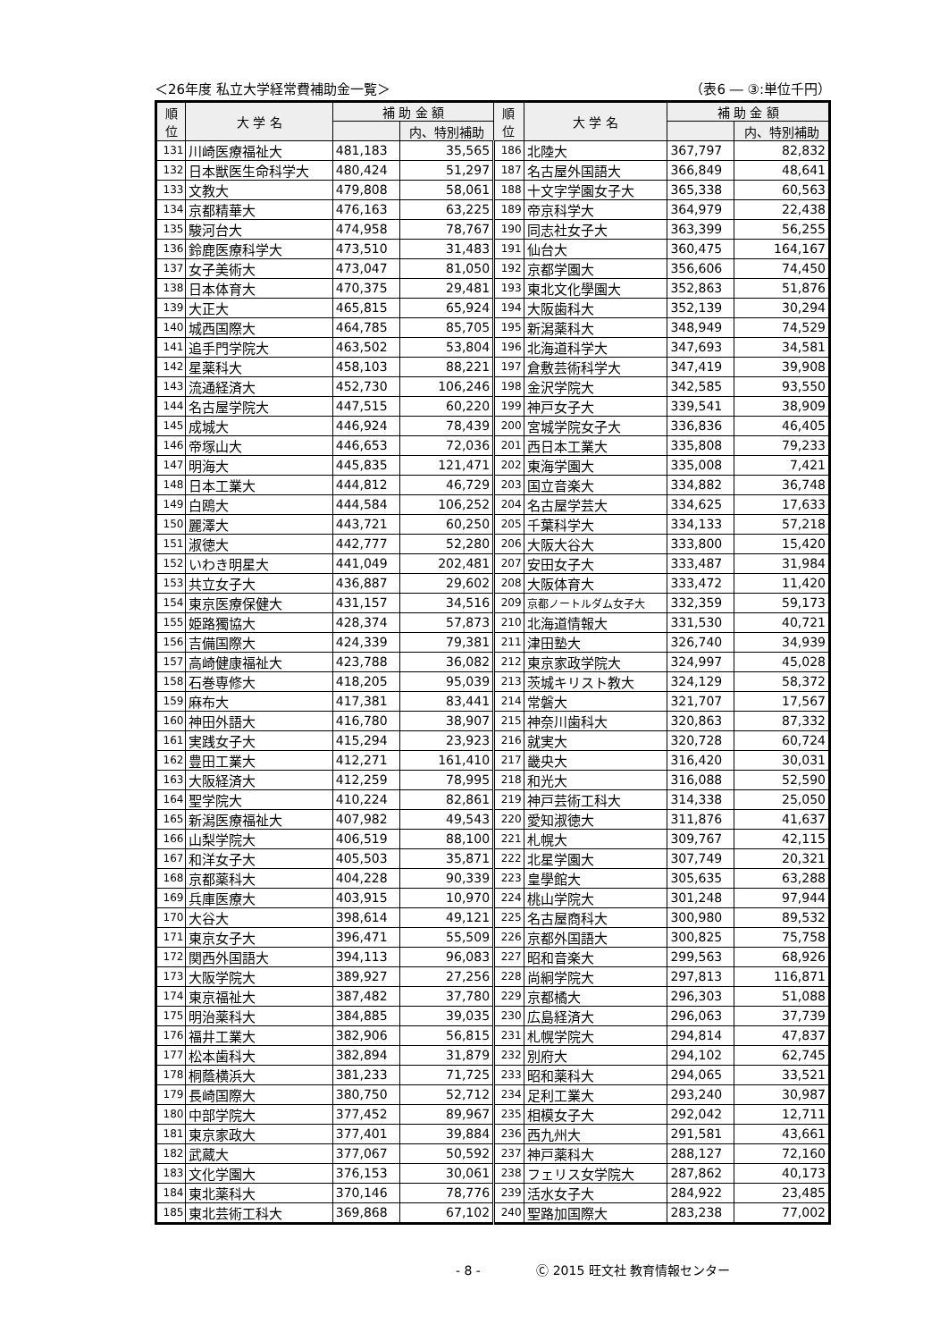＜26年度 私立大学経常費補助金一覧＞ （表6 ― ③:単位千円）
| 順 位 | 大 学 名 | 補 助 金 額 | | 順 位 | 大 学 名 | 補 助 金 額 | |
| --- | --- | --- | --- | --- | --- | --- | --- |
| | | | 内、特別補助 | | | | 内、特別補助 |
| 131 | 川崎医療福祉大 | 481,183 | 35,565 | 186 | 北陸大 | 367,797 | 82,832 |
| 132 | 日本獣医生命科学大 | 480,424 | 51,297 | 187 | 名古屋外国語大 | 366,849 | 48,641 |
| 133 | 文教大 | 479,808 | 58,061 | 188 | 十文字学園女子大 | 365,338 | 60,563 |
| 134 | 京都精華大 | 476,163 | 63,225 | 189 | 帝京科学大 | 364,979 | 22,438 |
| 135 | 駿河台大 | 474,958 | 78,767 | 190 | 同志社女子大 | 363,399 | 56,255 |
| 136 | 鈴鹿医療科学大 | 473,510 | 31,483 | 191 | 仙台大 | 360,475 | 164,167 |
| 137 | 女子美術大 | 473,047 | 81,050 | 192 | 京都学園大 | 356,606 | 74,450 |
| 138 | 日本体育大 | 470,375 | 29,481 | 193 | 東北文化學園大 | 352,863 | 51,876 |
| 139 | 大正大 | 465,815 | 65,924 | 194 | 大阪歯科大 | 352,139 | 30,294 |
| 140 | 城西国際大 | 464,785 | 85,705 | 195 | 新潟薬科大 | 348,949 | 74,529 |
| 141 | 追手門学院大 | 463,502 | 53,804 | 196 | 北海道科学大 | 347,693 | 34,581 |
| 142 | 星薬科大 | 458,103 | 88,221 | 197 | 倉敷芸術科学大 | 347,419 | 39,908 |
| 143 | 流通経済大 | 452,730 | 106,246 | 198 | 金沢学院大 | 342,585 | 93,550 |
| 144 | 名古屋学院大 | 447,515 | 60,220 | 199 | 神戸女子大 | 339,541 | 38,909 |
| 145 | 成城大 | 446,924 | 78,439 | 200 | 宮城学院女子大 | 336,836 | 46,405 |
| 146 | 帝塚山大 | 446,653 | 72,036 | 201 | 西日本工業大 | 335,808 | 79,233 |
| 147 | 明海大 | 445,835 | 121,471 | 202 | 東海学園大 | 335,008 | 7,421 |
| 148 | 日本工業大 | 444,812 | 46,729 | 203 | 国立音楽大 | 334,882 | 36,748 |
| 149 | 白鴎大 | 444,584 | 106,252 | 204 | 名古屋学芸大 | 334,625 | 17,633 |
| 150 | 麗澤大 | 443,721 | 60,250 | 205 | 千葉科学大 | 334,133 | 57,218 |
| 151 | 淑徳大 | 442,777 | 52,280 | 206 | 大阪大谷大 | 333,800 | 15,420 |
| 152 | いわき明星大 | 441,049 | 202,481 | 207 | 安田女子大 | 333,487 | 31,984 |
| 153 | 共立女子大 | 436,887 | 29,602 | 208 | 大阪体育大 | 333,472 | 11,420 |
| 154 | 東京医療保健大 | 431,157 | 34,516 | 209 | 京都ノートルダム女子大 | 332,359 | 59,173 |
| 155 | 姫路獨協大 | 428,374 | 57,873 | 210 | 北海道情報大 | 331,530 | 40,721 |
| 156 | 吉備国際大 | 424,339 | 79,381 | 211 | 津田塾大 | 326,740 | 34,939 |
| 157 | 高崎健康福祉大 | 423,788 | 36,082 | 212 | 東京家政学院大 | 324,997 | 45,028 |
| 158 | 石巻専修大 | 418,205 | 95,039 | 213 | 茨城キリスト教大 | 324,129 | 58,372 |
| 159 | 麻布大 | 417,381 | 83,441 | 214 | 常磐大 | 321,707 | 17,567 |
| 160 | 神田外語大 | 416,780 | 38,907 | 215 | 神奈川歯科大 | 320,863 | 87,332 |
| 161 | 実践女子大 | 415,294 | 23,923 | 216 | 就実大 | 320,728 | 60,724 |
| 162 | 豊田工業大 | 412,271 | 161,410 | 217 | 畿央大 | 316,420 | 30,031 |
| 163 | 大阪経済大 | 412,259 | 78,995 | 218 | 和光大 | 316,088 | 52,590 |
| 164 | 聖学院大 | 410,224 | 82,861 | 219 | 神戸芸術工科大 | 314,338 | 25,050 |
| 165 | 新潟医療福祉大 | 407,982 | 49,543 | 220 | 愛知淑徳大 | 311,876 | 41,637 |
| 166 | 山梨学院大 | 406,519 | 88,100 | 221 | 札幌大 | 309,767 | 42,115 |
| 167 | 和洋女子大 | 405,503 | 35,871 | 222 | 北星学園大 | 307,749 | 20,321 |
| 168 | 京都薬科大 | 404,228 | 90,339 | 223 | 皇學館大 | 305,635 | 63,288 |
| 169 | 兵庫医療大 | 403,915 | 10,970 | 224 | 桃山学院大 | 301,248 | 97,944 |
| 170 | 大谷大 | 398,614 | 49,121 | 225 | 名古屋商科大 | 300,980 | 89,532 |
| 171 | 東京女子大 | 396,471 | 55,509 | 226 | 京都外国語大 | 300,825 | 75,758 |
| 172 | 関西外国語大 | 394,113 | 96,083 | 227 | 昭和音楽大 | 299,563 | 68,926 |
| 173 | 大阪学院大 | 389,927 | 27,256 | 228 | 尚絅学院大 | 297,813 | 116,871 |
| 174 | 東京福祉大 | 387,482 | 37,780 | 229 | 京都橘大 | 296,303 | 51,088 |
| 175 | 明治薬科大 | 384,885 | 39,035 | 230 | 広島経済大 | 296,063 | 37,739 |
| 176 | 福井工業大 | 382,906 | 56,815 | 231 | 札幌学院大 | 294,814 | 47,837 |
| 177 | 松本歯科大 | 382,894 | 31,879 | 232 | 別府大 | 294,102 | 62,745 |
| 178 | 桐蔭横浜大 | 381,233 | 71,725 | 233 | 昭和薬科大 | 294,065 | 33,521 |
| 179 | 長崎国際大 | 380,750 | 52,712 | 234 | 足利工業大 | 293,240 | 30,987 |
| 180 | 中部学院大 | 377,452 | 89,967 | 235 | 相模女子大 | 292,042 | 12,711 |
| 181 | 東京家政大 | 377,401 | 39,884 | 236 | 西九州大 | 291,581 | 43,661 |
| 182 | 武蔵大 | 377,067 | 50,592 | 237 | 神戸薬科大 | 288,127 | 72,160 |
| 183 | 文化学園大 | 376,153 | 30,061 | 238 | フェリス女学院大 | 287,862 | 40,173 |
| 184 | 東北薬科大 | 370,146 | 78,776 | 239 | 活水女子大 | 284,922 | 23,485 |
| 185 | 東北芸術工科大 | 369,868 | 67,102 | 240 | 聖路加国際大 | 283,238 | 77,002 |
- 8 - Ⓒ 2015 旺文社 教育情報センター